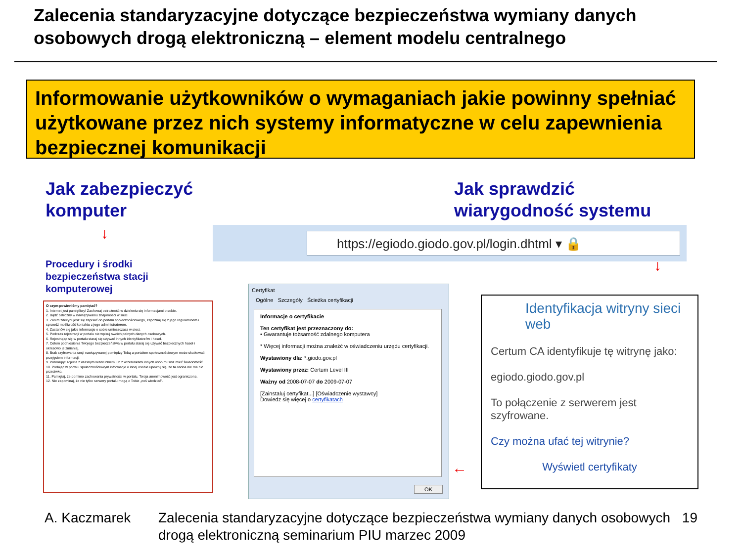Zalecenia standaryzacyjne dotyczące bezpieczeństwa wymiany danych
osobowych drogą elektroniczną – element modelu centralnego
Informowanie użytkowników o wymaganiach jakie powinny spełniać użytkowane przez nich systemy informatyczne w celu zapewnienia bezpiecznej komunikacji
Jak zabezpieczyć
komputer
Jak sprawdzić
wiarygodność systemu
↓
Procedury i środki
bezpieczeństwa stacji
komputerowej
O czym powinniśmy pamiętać?
1. Internet jest pamiętliwy! Zachowaj ostrożność w dzieleniu się informacjami o sobie.
2. Bądź ostrożny w nawiązywaniu znajomości w sieci.
3. Zanim zdecydujesz się zapisać do portalu społecznościowego, zapoznaj się z jego regulaminem i sprawdź możliwość kontaktu z jego administratorem.
4. Zastanów się jakie informacje o sobie umieszczasz w sieci.
5. Podczas rejestracji w portalu nie wpisuj swoich pełnych danych osobowych.
6. Rejestrując się w portalu staraj się używać innych identyfikatorów i haseł.
7. Celem podniesienia Twojego bezpieczeństwa w portalu staraj się używać bezpiecznych haseł i okresowo je zmieniaj.
8. Brak szyfrowania sesji nawiązywanej pomiędzy Tobą a portalem społecznościowym może skutkować przejęciem informacji.
9. Publikując zdjęcia z własnym wizerunkiem lub z wizerunkami innych osób musisz mieć świadomość.
10. Podając w portalu społecznościowym informacje o innej osobie upewnij się, że ta osoba nie ma nic przeciwko.
11. Pamiętaj, że pomimo zachowania prywatności w portalu, Twoja anonimowość jest ograniczona.
12. Nie zapominaj, że nie tylko serwery portalu mogą o Tobie „coś wiedzieć”.
https://egiodo.giodo.gov.pl/login.dhtml ▾ 🔒
↓
Certyfikat
Ogólne Szczegóły Ścieżka certyfikacji
Informacje o certyfikacie
Ten certyfikat jest przeznaczony do:
• Gwarantuje tożsamość zdalnego komputera
* Więcej informacji można znaleźć w oświadczeniu urzędu certyfikacji.
Wystawiony dla: *.giodo.gov.pl
Wystawiony przez: Certum Level III
Ważny od 2008-07-07 do 2009-07-07
[Zainstaluj certyfikat...] [Oświadczenie wystawcy]
Dowiedz się więcej o certyfikatach
OK
←
Identyfikacja witryny sieci web
Certum CA identyfikuje tę witrynę jako:
egiodo.giodo.gov.pl
To połączenie z serwerem jest szyfrowane.
Czy można ufać tej witrynie?
Wyświetl certyfikaty
A. Kaczmarek Zalecenia standaryzacyjne dotyczące bezpieczeństwa wymiany danych osobowych drogą elektroniczną seminarium PIU marzec 2009 19